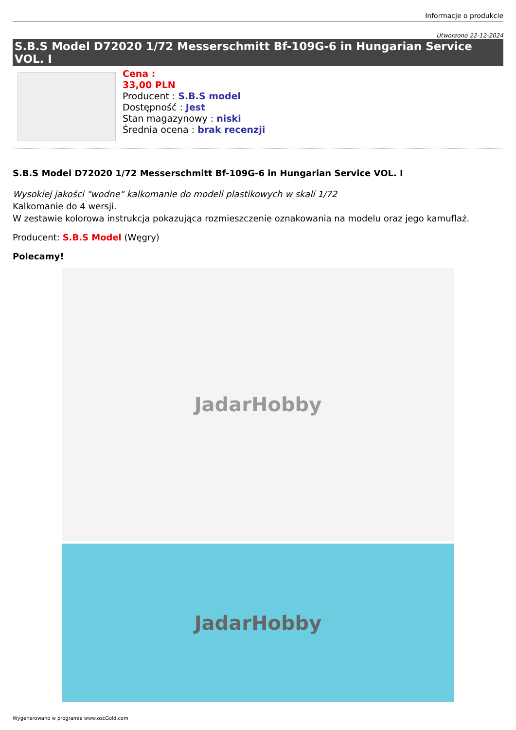Informacje o produkcie
Utworzono 22-12-2024
S.B.S Model D72020 1/72 Messerschmitt Bf-109G-6 in Hungarian Service VOL. I
Cena :
33,00 PLN
Producent : S.B.S model
Dostępność : Jest
Stan magazynowy : niski
Średnia ocena : brak recenzji
S.B.S Model D72020 1/72 Messerschmitt Bf-109G-6 in Hungarian Service VOL. I
Wysokiej jakości "wodne" kalkomanie do modeli plastikowych w skali 1/72
Kalkomanie do 4 wersji.
W zestawie kolorowa instrukcja pokazująca rozmieszczenie oznakowania na modelu oraz jego kamuflaż.
Producent: S.B.S Model (Węgry)
Polecamy!
JadarHobby
JadarHobby
Wygenerowano w programie www.oscGold.com